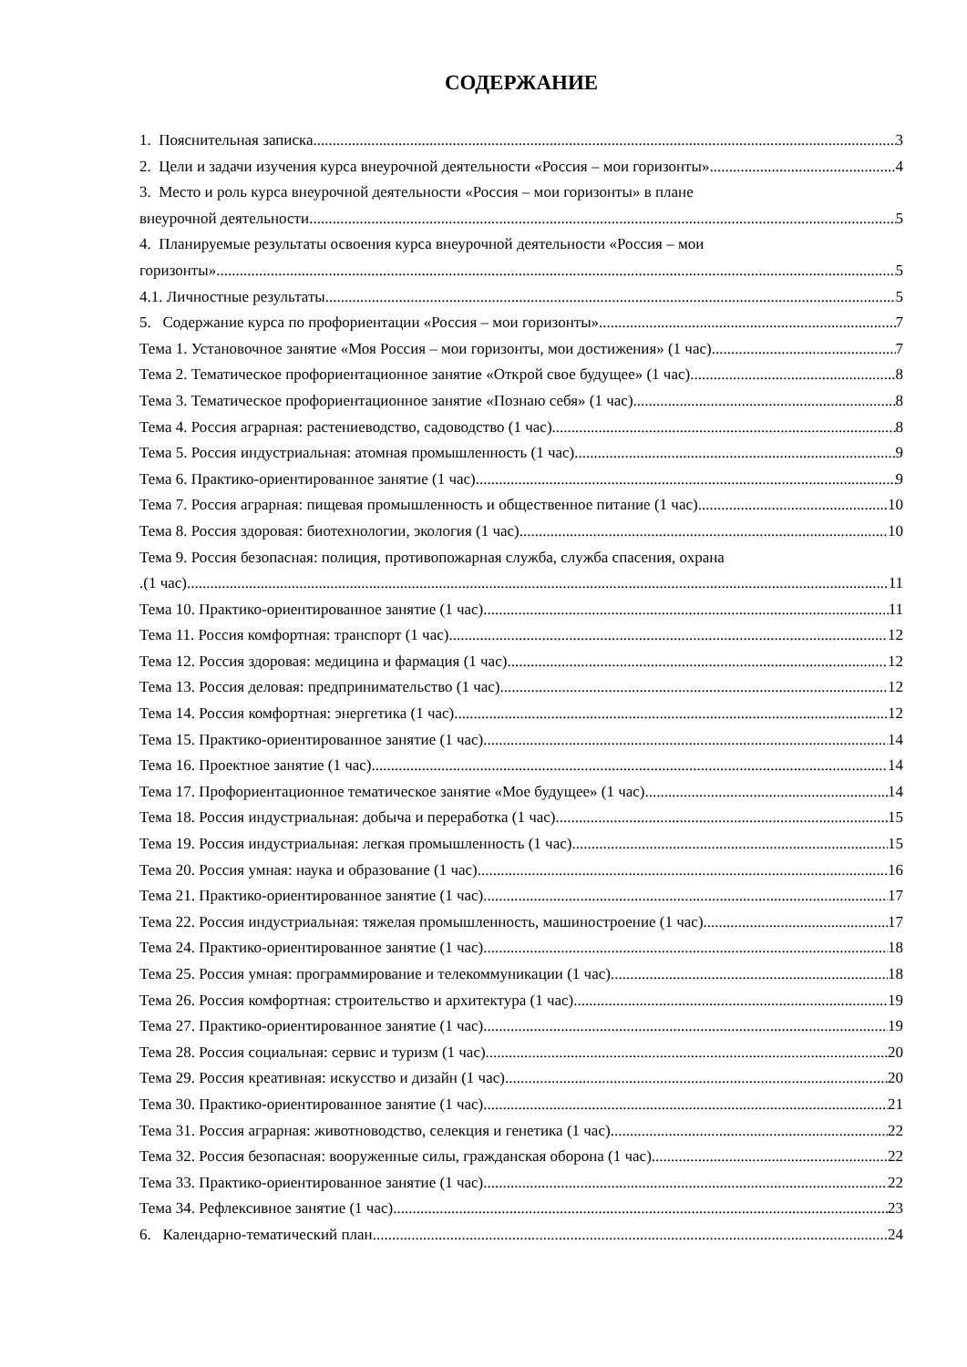СОДЕРЖАНИЕ
1. Пояснительная записка 3
2. Цели и задачи изучения курса внеурочной деятельности «Россия – мои горизонты» 4
3. Место и роль курса внеурочной деятельности «Россия – мои горизонты» в плане
внеурочной деятельности 5
4. Планируемые результаты освоения курса внеурочной деятельности «Россия – мои
горизонты» 5
4.1. Личностные результаты 5
5. Содержание курса по профориентации «Россия – мои горизонты» 7
Тема 1. Установочное занятие «Моя Россия – мои горизонты, мои достижения» (1 час) 7
Тема 2. Тематическое профориентационное занятие «Открой свое будущее» (1 час) 8
Тема 3. Тематическое профориентационное занятие «Познаю себя» (1 час) 8
Тема 4. Россия аграрная: растениеводство, садоводство (1 час) 8
Тема 5. Россия индустриальная: атомная промышленность (1 час) 9
Тема 6. Практико-ориентированное занятие (1 час) 9
Тема 7. Россия аграрная: пищевая промышленность и общественное питание (1 час) 10
Тема 8. Россия здоровая: биотехнологии, экология (1 час) 10
Тема 9. Россия безопасная: полиция, противопожарная служба, служба спасения, охрана
.(1 час) 11
Тема 10. Практико-ориентированное занятие (1 час) 11
Тема 11. Россия комфортная: транспорт (1 час) 12
Тема 12. Россия здоровая: медицина и фармация (1 час) 12
Тема 13. Россия деловая: предпринимательство (1 час) 12
Тема 14. Россия комфортная: энергетика (1 час) 12
Тема 15. Практико-ориентированное занятие (1 час) 14
Тема 16. Проектное занятие (1 час) 14
Тема 17. Профориентационное тематическое занятие «Мое будущее» (1 час) 14
Тема 18. Россия индустриальная: добыча и переработка (1 час) 15
Тема 19. Россия индустриальная: легкая промышленность (1 час) 15
Тема 20. Россия умная: наука и образование (1 час) 16
Тема 21. Практико-ориентированное занятие (1 час) 17
Тема 22. Россия индустриальная: тяжелая промышленность, машиностроение (1 час) 17
Тема 24. Практико-ориентированное занятие (1 час) 18
Тема 25. Россия умная: программирование и телекоммуникации (1 час) 18
Тема 26. Россия комфортная: строительство и архитектура (1 час) 19
Тема 27. Практико-ориентированное занятие (1 час) 19
Тема 28. Россия социальная: сервис и туризм (1 час) 20
Тема 29. Россия креативная: искусство и дизайн (1 час) 20
Тема 30. Практико-ориентированное занятие (1 час) 21
Тема 31. Россия аграрная: животноводство, селекция и генетика (1 час) 22
Тема 32. Россия безопасная: вооруженные силы, гражданская оборона (1 час) 22
Тема 33. Практико-ориентированное занятие (1 час) 22
Тема 34. Рефлексивное занятие (1 час) 23
6. Календарно-тематический план 24